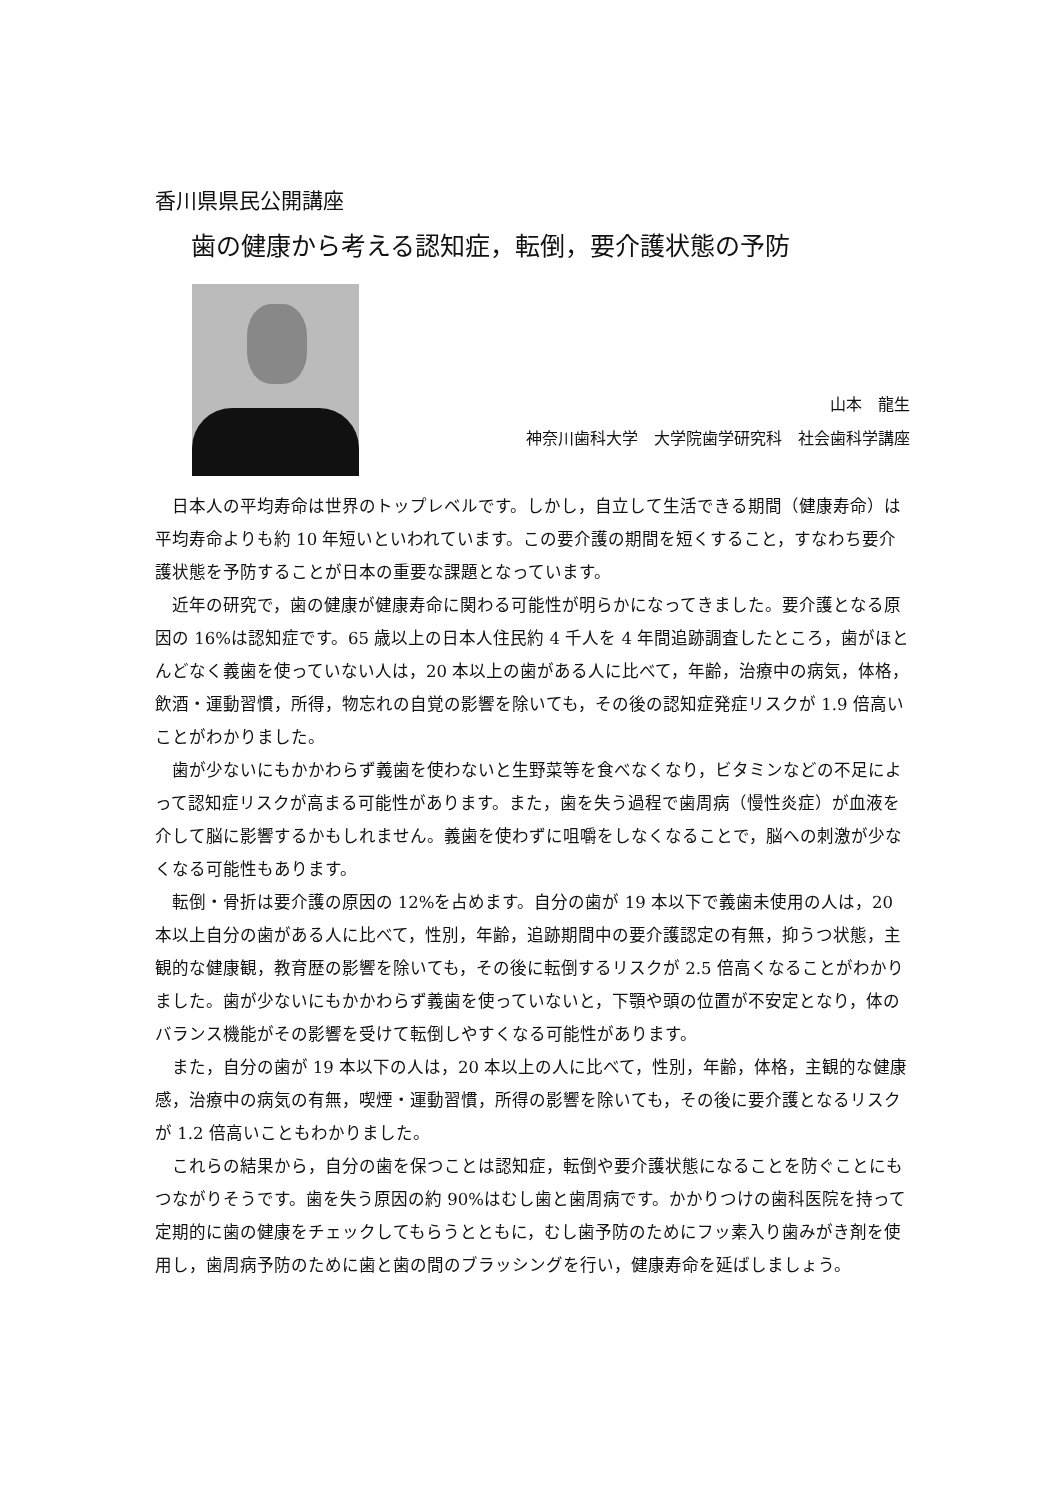香川県県民公開講座
歯の健康から考える認知症，転倒，要介護状態の予防
山本　龍生
神奈川歯科大学　大学院歯学研究科　社会歯科学講座
日本人の平均寿命は世界のトップレベルです。しかし，自立して生活できる期間（健康寿命）は平均寿命よりも約 10 年短いといわれています。この要介護の期間を短くすること，すなわち要介護状態を予防することが日本の重要な課題となっています。
近年の研究で，歯の健康が健康寿命に関わる可能性が明らかになってきました。要介護となる原因の 16%は認知症です。65 歳以上の日本人住民約 4 千人を 4 年間追跡調査したところ，歯がほとんどなく義歯を使っていない人は，20 本以上の歯がある人に比べて，年齢，治療中の病気，体格，飲酒・運動習慣，所得，物忘れの自覚の影響を除いても，その後の認知症発症リスクが 1.9 倍高いことがわかりました。
歯が少ないにもかかわらず義歯を使わないと生野菜等を食べなくなり，ビタミンなどの不足によって認知症リスクが高まる可能性があります。また，歯を失う過程で歯周病（慢性炎症）が血液を介して脳に影響するかもしれません。義歯を使わずに咀嚼をしなくなることで，脳への刺激が少なくなる可能性もあります。
転倒・骨折は要介護の原因の 12%を占めます。自分の歯が 19 本以下で義歯未使用の人は，20 本以上自分の歯がある人に比べて，性別，年齢，追跡期間中の要介護認定の有無，抑うつ状態，主観的な健康観，教育歴の影響を除いても，その後に転倒するリスクが 2.5 倍高くなることがわかりました。歯が少ないにもかかわらず義歯を使っていないと，下顎や頭の位置が不安定となり，体のバランス機能がその影響を受けて転倒しやすくなる可能性があります。
また，自分の歯が 19 本以下の人は，20 本以上の人に比べて，性別，年齢，体格，主観的な健康感，治療中の病気の有無，喫煙・運動習慣，所得の影響を除いても，その後に要介護となるリスクが 1.2 倍高いこともわかりました。
これらの結果から，自分の歯を保つことは認知症，転倒や要介護状態になることを防ぐことにもつながりそうです。歯を失う原因の約 90%はむし歯と歯周病です。かかりつけの歯科医院を持って定期的に歯の健康をチェックしてもらうとともに，むし歯予防のためにフッ素入り歯みがき剤を使用し，歯周病予防のために歯と歯の間のブラッシングを行い，健康寿命を延ばしましょう。